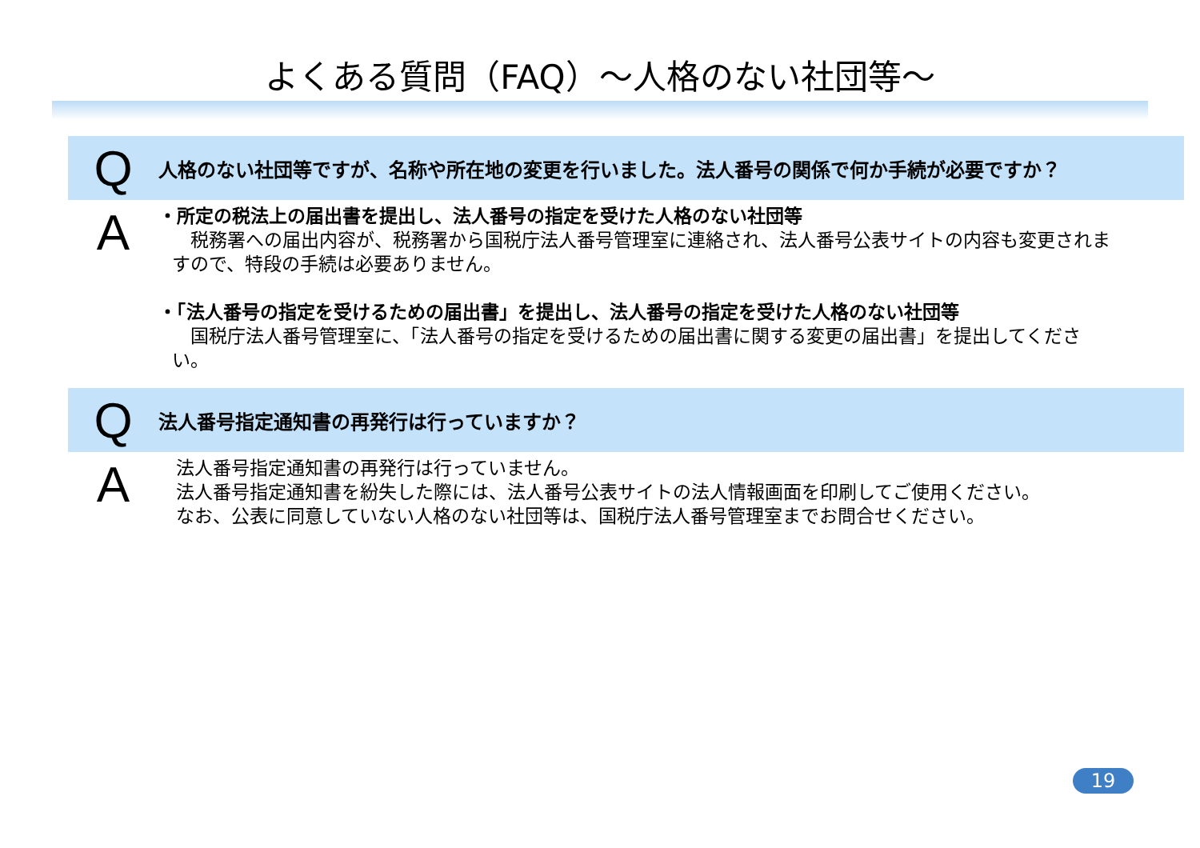よくある質問（FAQ）～人格のない社団等～
Q
人格のない社団等ですが、名称や所在地の変更を行いました。法人番号の関係で何か手続が必要ですか？
A
・所定の税法上の届出書を提出し、法人番号の指定を受けた人格のない社団等
　税務署への届出内容が、税務署から国税庁法人番号管理室に連絡され、法人番号公表サイトの内容も変更されますので、特段の手続は必要ありません。
・「法人番号の指定を受けるための届出書」を提出し、法人番号の指定を受けた人格のない社団等
　国税庁法人番号管理室に、「法人番号の指定を受けるための届出書に関する変更の届出書」を提出してください。
Q
法人番号指定通知書の再発行は行っていますか？
A
法人番号指定通知書の再発行は行っていません。
法人番号指定通知書を紛失した際には、法人番号公表サイトの法人情報画面を印刷してご使用ください。
なお、公表に同意していない人格のない社団等は、国税庁法人番号管理室までお問合せください。
19